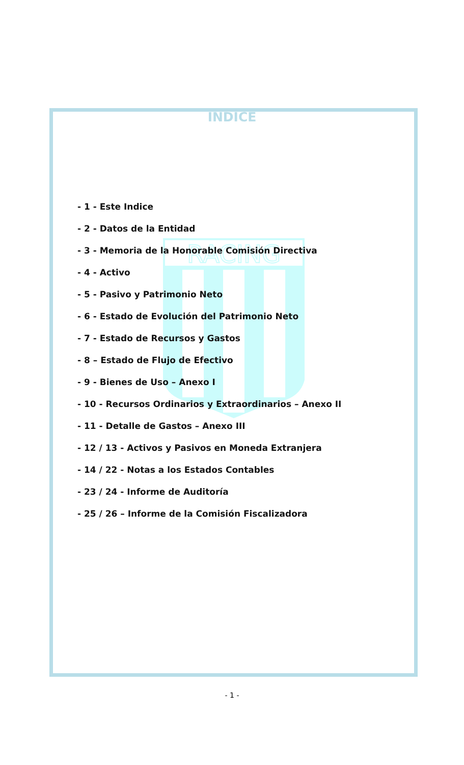RACING
INDICE
- 1 - Este Indice
- 2 - Datos de la Entidad
- 3 - Memoria de la Honorable Comisión Directiva
- 4 - Activo
- 5 - Pasivo y Patrimonio Neto
- 6 - Estado de Evolución del Patrimonio Neto
- 7 - Estado de Recursos y Gastos
- 8 – Estado de Flujo de Efectivo
- 9 - Bienes de Uso – Anexo I
- 10 - Recursos Ordinarios y Extraordinarios – Anexo II
- 11 - Detalle de Gastos – Anexo III
- 12 / 13 - Activos y Pasivos en Moneda Extranjera
- 14 / 22 - Notas a los Estados Contables
- 23 / 24 - Informe de Auditoría
- 25 / 26 – Informe de la Comisión Fiscalizadora
- 1 -